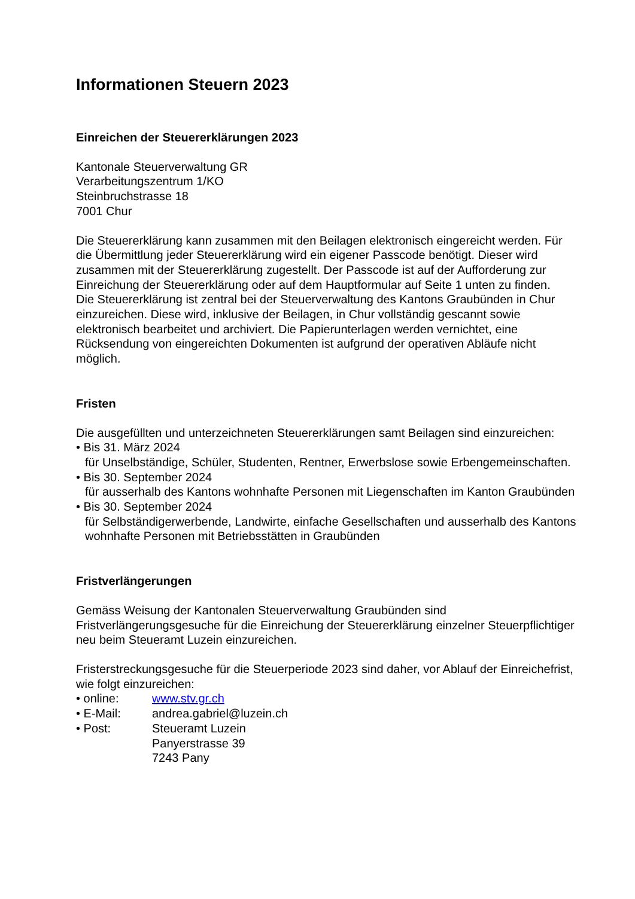Informationen Steuern 2023
Einreichen der Steuererklärungen 2023
Kantonale Steuerverwaltung GR
Verarbeitungszentrum 1/KO
Steinbruchstrasse 18
7001 Chur
Die Steuererklärung kann zusammen mit den Beilagen elektronisch eingereicht werden. Für die Übermittlung jeder Steuererklärung wird ein eigener Passcode benötigt. Dieser wird zusammen mit der Steuererklärung zugestellt. Der Passcode ist auf der Aufforderung zur Einreichung der Steuererklärung oder auf dem Hauptformular auf Seite 1 unten zu finden.
Die Steuererklärung ist zentral bei der Steuerverwaltung des Kantons Graubünden in Chur einzureichen. Diese wird, inklusive der Beilagen, in Chur vollständig gescannt sowie elektronisch bearbeitet und archiviert. Die Papierunterlagen werden vernichtet, eine Rücksendung von eingereichten Dokumenten ist aufgrund der operativen Abläufe nicht möglich.
Fristen
Die ausgefüllten und unterzeichneten Steuererklärungen samt Beilagen sind einzureichen:
• Bis 31. März 2024
für Unselbständige, Schüler, Studenten, Rentner, Erwerbslose sowie Erbengemeinschaften.
• Bis 30. September 2024
für ausserhalb des Kantons wohnhafte Personen mit Liegenschaften im Kanton Graubünden
• Bis 30. September 2024
für Selbständigerwerbende, Landwirte, einfache Gesellschaften und ausserhalb des Kantons wohnhafte Personen mit Betriebsstätten in Graubünden
Fristverlängerungen
Gemäss Weisung der Kantonalen Steuerverwaltung Graubünden sind Fristverlängerungsgesuche für die Einreichung der Steuererklärung einzelner Steuerpflichtiger neu beim Steueramt Luzein einzureichen.
Fristerstreckungsgesuche für die Steuerperiode 2023 sind daher, vor Ablauf der Einreichefrist, wie folgt einzureichen:
• online: www.stv.gr.ch
• E-Mail: andrea.gabriel@luzein.ch
• Post: Steueramt Luzein
Panyerstrasse 39
7243 Pany